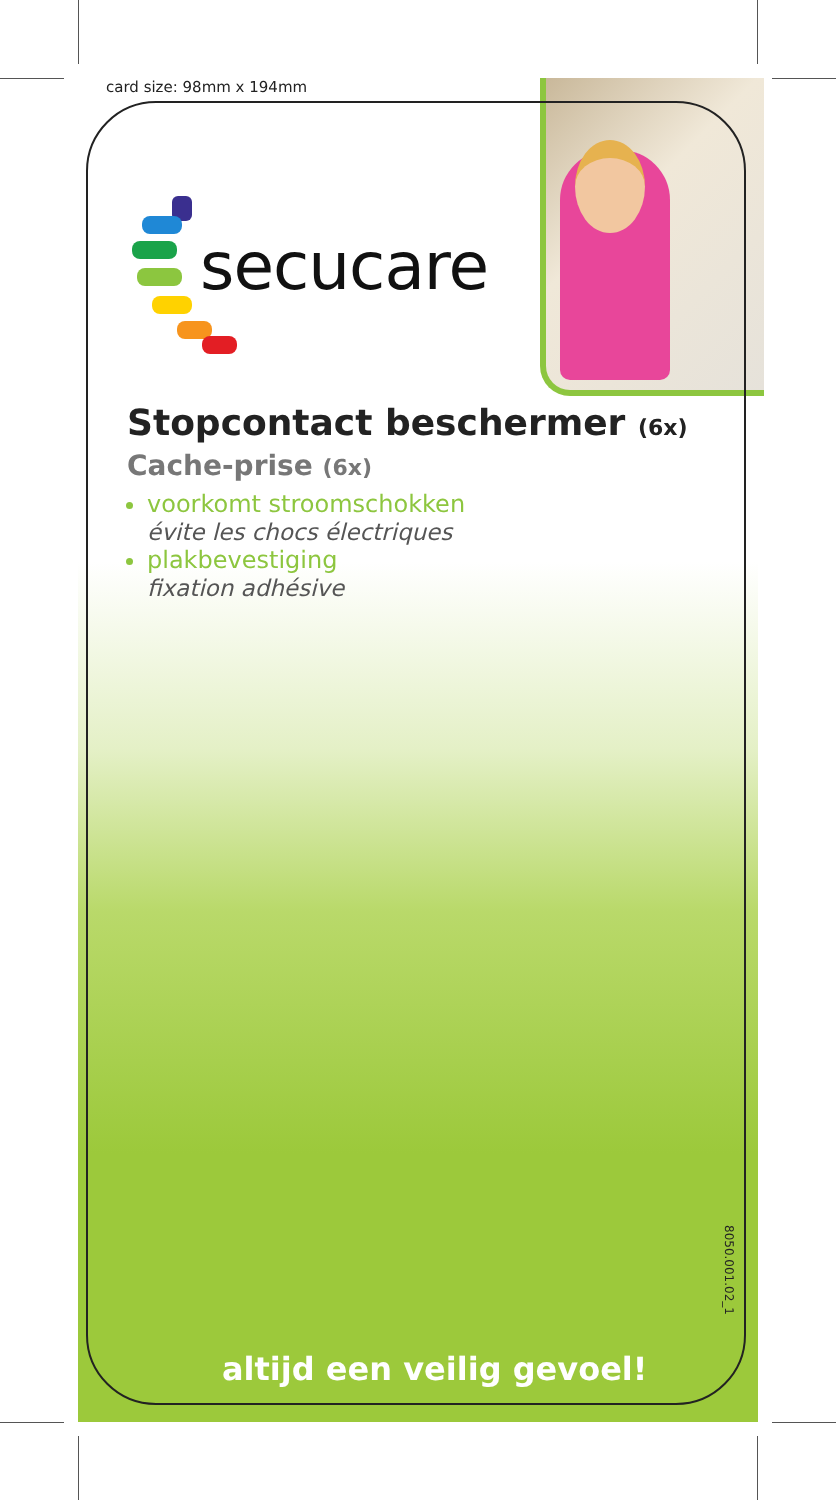card size: 98mm x 194mm
secucare
Stopcontact beschermer (6x)
Cache-prise (6x)
voorkomt stroomschokken
évite les chocs électriques
plakbevestiging
fixation adhésive
8050.001.02_1
altijd een veilig gevoel!